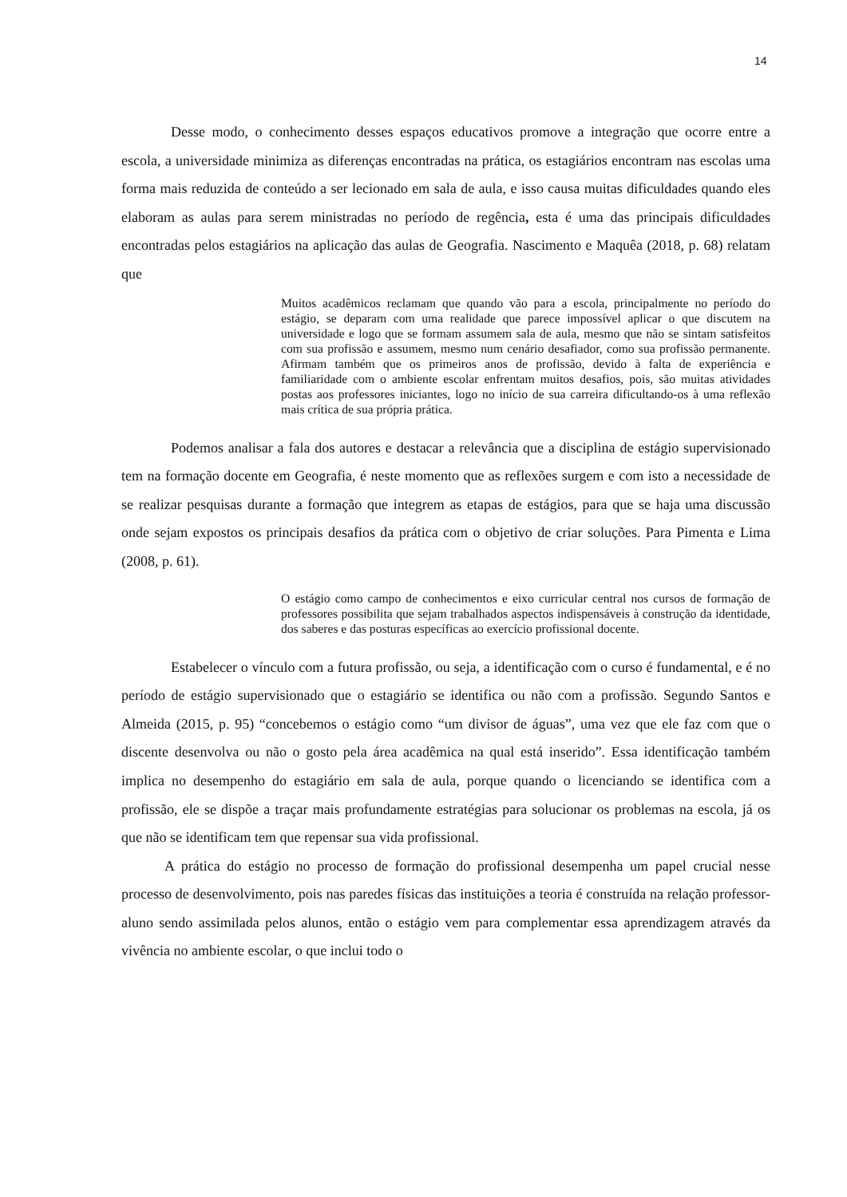14
Desse modo, o conhecimento desses espaços educativos promove a integração que ocorre entre a escola, a universidade minimiza as diferenças encontradas na prática, os estagiários encontram nas escolas uma forma mais reduzida de conteúdo a ser lecionado em sala de aula, e isso causa muitas dificuldades quando eles elaboram as aulas para serem ministradas no período de regência, esta é uma das principais dificuldades encontradas pelos estagiários na aplicação das aulas de Geografia. Nascimento e Maquêa (2018, p. 68) relatam que
Muitos acadêmicos reclamam que quando vão para a escola, principalmente no período do estágio, se deparam com uma realidade que parece impossível aplicar o que discutem na universidade e logo que se formam assumem sala de aula, mesmo que não se sintam satisfeitos com sua profissão e assumem, mesmo num cenário desafiador, como sua profissão permanente. Afirmam também que os primeiros anos de profissão, devido à falta de experiência e familiaridade com o ambiente escolar enfrentam muitos desafios, pois, são muitas atividades postas aos professores iniciantes, logo no início de sua carreira dificultando-os à uma reflexão mais crítica de sua própria prática.
Podemos analisar a fala dos autores e destacar a relevância que a disciplina de estágio supervisionado tem na formação docente em Geografia, é neste momento que as reflexões surgem e com isto a necessidade de se realizar pesquisas durante a formação que integrem as etapas de estágios, para que se haja uma discussão onde sejam expostos os principais desafios da prática com o objetivo de criar soluções. Para Pimenta e Lima (2008, p. 61).
O estágio como campo de conhecimentos e eixo curricular central nos cursos de formação de professores possibilita que sejam trabalhados aspectos indispensáveis à construção da identidade, dos saberes e das posturas específicas ao exercício profissional docente.
Estabelecer o vínculo com a futura profissão, ou seja, a identificação com o curso é fundamental, e é no período de estágio supervisionado que o estagiário se identifica ou não com a profissão. Segundo Santos e Almeida (2015, p. 95) “concebemos o estágio como “um divisor de águas”, uma vez que ele faz com que o discente desenvolva ou não o gosto pela área acadêmica na qual está inserido”. Essa identificação também implica no desempenho do estagiário em sala de aula, porque quando o licenciando se identifica com a profissão, ele se dispõe a traçar mais profundamente estratégias para solucionar os problemas na escola, já os que não se identificam tem que repensar sua vida profissional.
A prática do estágio no processo de formação do profissional desempenha um papel crucial nesse processo de desenvolvimento, pois nas paredes físicas das instituições a teoria é construída na relação professor-aluno sendo assimilada pelos alunos, então o estágio vem para complementar essa aprendizagem através da vivência no ambiente escolar, o que inclui todo o